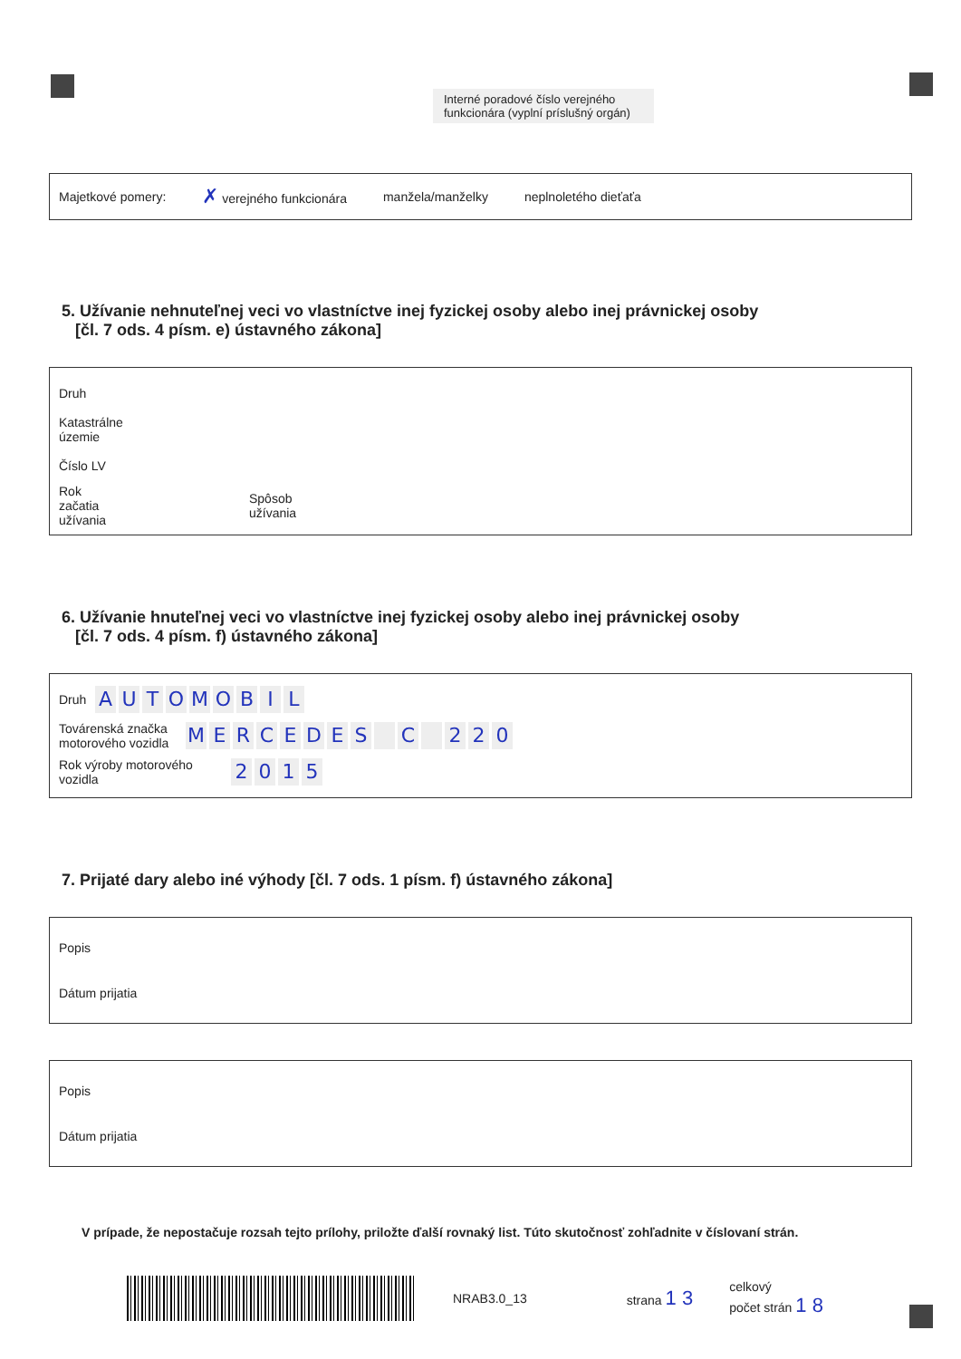Interné poradové číslo verejného funkcionára (vyplní príslušný orgán)
Majetkové pomery: ✗ verejného funkcionára manžela/manželky neplnoletého dieťaťa
5. Užívanie nehnuteľnej veci vo vlastníctve inej fyzickej osoby alebo inej právnickej osoby
[čl. 7 ods. 4 písm. e) ústavného zákona]
Druh
Katastrálne územie
Číslo LV
Rok začatia užívania Spôsob užívania
6. Užívanie hnuteľnej veci vo vlastníctve inej fyzickej osoby alebo inej právnickej osoby
[čl. 7 ods. 4 písm. f) ústavného zákona]
Druh AUTOMOBIL
Továrenská značka motorového vozidla MERCEDES C 220
Rok výroby motorového vozidla 2015
7. Prijaté dary alebo iné výhody [čl. 7 ods. 1 písm. f) ústavného zákona]
Popis
Dátum prijatia
Popis
Dátum prijatia
V prípade, že nepostačuje rozsah tejto prílohy, priložte ďalší rovnaký list. Túto skutočnosť zohľadnite v číslovaní strán.
NRAB3.0_13 strana 1 3 celkový
počet strán 1 8